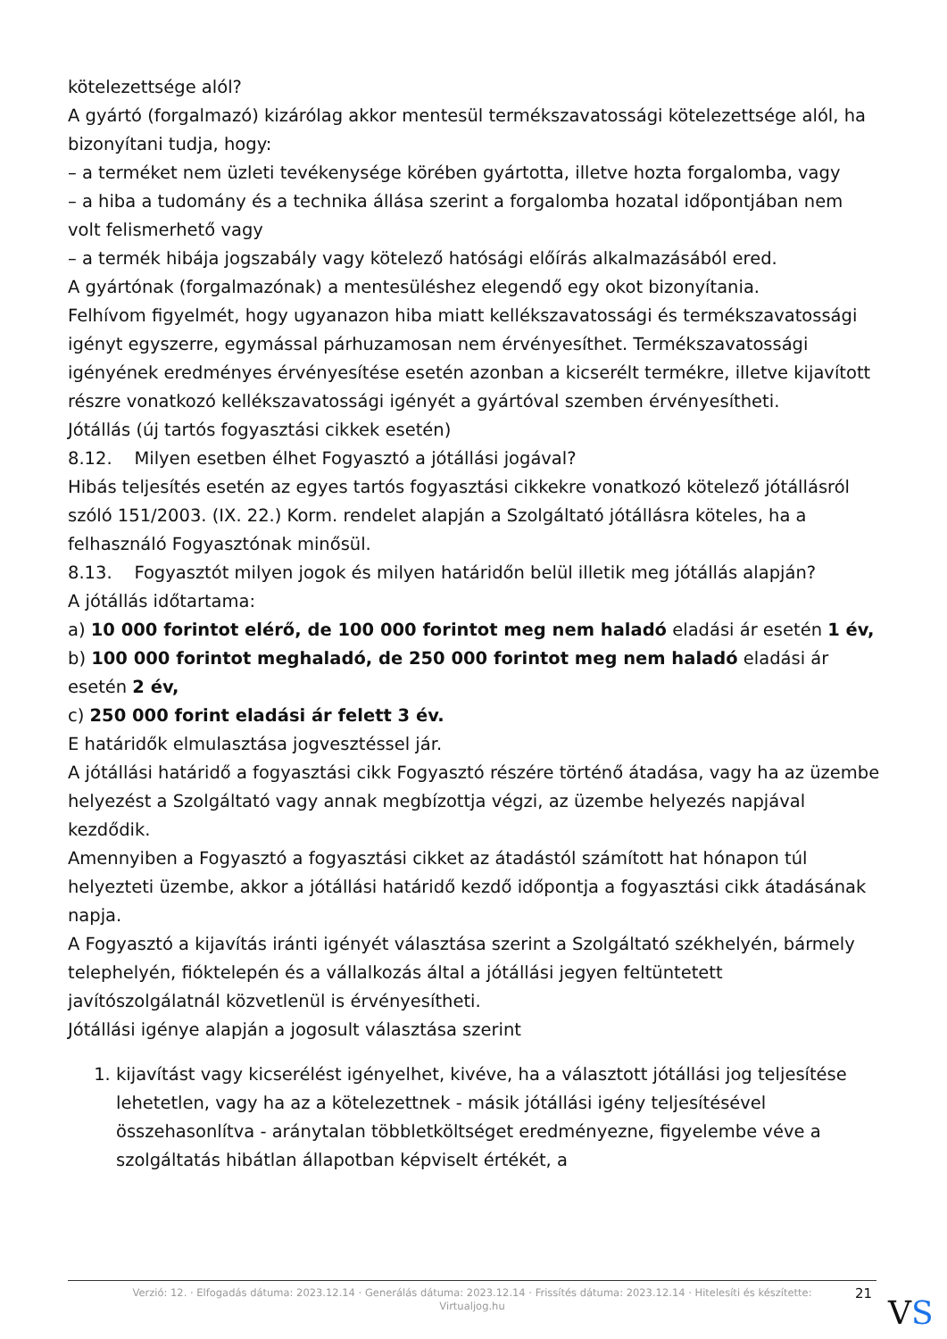kötelezettsége alól?
A gyártó (forgalmazó) kizárólag akkor mentesül termékszavatossági kötelezettsége alól, ha bizonyítani tudja, hogy:
– a terméket nem üzleti tevékenysége körében gyártotta, illetve hozta forgalomba, vagy
– a hiba a tudomány és a technika állása szerint a forgalomba hozatal időpontjában nem volt felismerhető vagy
– a termék hibája jogszabály vagy kötelező hatósági előírás alkalmazásából ered.
A gyártónak (forgalmazónak) a mentesüléshez elegendő egy okot bizonyítania.
Felhívom figyelmét, hogy ugyanazon hiba miatt kellékszavatossági és termékszavatossági igényt egyszerre, egymással párhuzamosan nem érvényesíthet. Termékszavatossági igényének eredményes érvényesítése esetén azonban a kicserélt termékre, illetve kijavított részre vonatkozó kellékszavatossági igényét a gyártóval szemben érvényesítheti.
Jótállás (új tartós fogyasztási cikkek esetén)
8.12. Milyen esetben élhet Fogyasztó a jótállási jogával?
Hibás teljesítés esetén az egyes tartós fogyasztási cikkekre vonatkozó kötelező jótállásról szóló 151/2003. (IX. 22.) Korm. rendelet alapján a Szolgáltató jótállásra köteles, ha a felhasználó Fogyasztónak minősül.
8.13. Fogyasztót milyen jogok és milyen határidőn belül illetik meg jótállás alapján?
A jótállás időtartama:
a) 10 000 forintot elérő, de 100 000 forintot meg nem haladó eladási ár esetén 1 év,
b) 100 000 forintot meghaladó, de 250 000 forintot meg nem haladó eladási ár esetén 2 év,
c) 250 000 forint eladási ár felett 3 év.
E határidők elmulasztása jogvesztéssel jár.
A jótállási határidő a fogyasztási cikk Fogyasztó részére történő átadása, vagy ha az üzembe helyezést a Szolgáltató vagy annak megbízottja végzi, az üzembe helyezés napjával kezdődik.
Amennyiben a Fogyasztó a fogyasztási cikket az átadástól számított hat hónapon túl helyezteti üzembe, akkor a jótállási határidő kezdő időpontja a fogyasztási cikk átadásának napja.
A Fogyasztó a kijavítás iránti igényét választása szerint a Szolgáltató székhelyén, bármely telephelyén, fióktelepén és a vállalkozás által a jótállási jegyen feltüntetett javítószolgálatnál közvetlenül is érvényesítheti.
Jótállási igénye alapján a jogosult választása szerint
1. kijavítást vagy kicserélést igényelhet, kivéve, ha a választott jótállási jog teljesítése lehetetlen, vagy ha az a kötelezettnek - másik jótállási igény teljesítésével összehasonlítva - aránytalan többletköltséget eredményezne, figyelembe véve a szolgáltatás hibátlan állapotban képviselt értékét, a
Verzió: 12. · Elfogadás dátuma: 2023.12.14 · Generálás dátuma: 2023.12.14 · Frissítés dátuma: 2023.12.14 · Hitelesíti és készítette:
Virtualjog.hu
21
VS